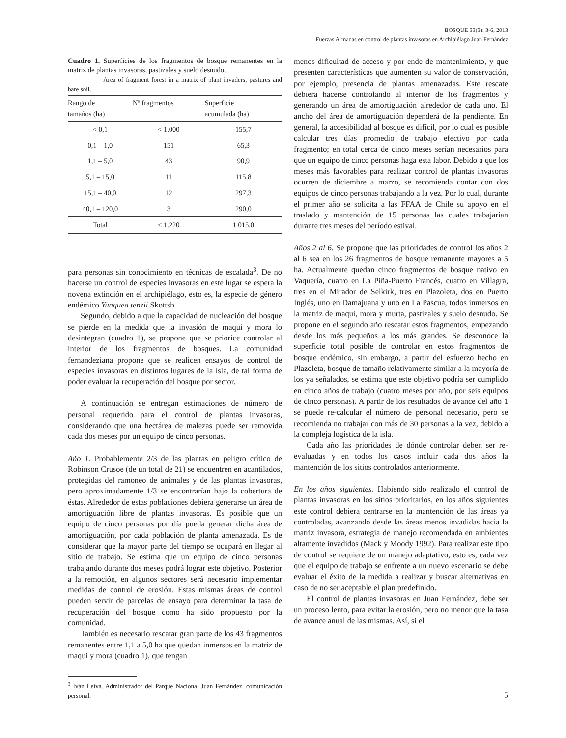BOSQUE 33(3): 3-6, 2013
Fuerzas Armadas en control de plantas invasoras en Archipiélago Juan Fernández
Cuadro 1. Superficies de los fragmentos de bosque remanentes en la matriz de plantas invasoras, pastizales y suelo desnudo.
Area of fragment forest in a matrix of plant invaders, pastures and bare soil.
| Rango de tamaños (ha) | Nº fragmentos | Superficie acumulada (ha) |
| --- | --- | --- |
| < 0,1 | < 1.000 | 155,7 |
| 0,1 – 1,0 | 151 | 65,3 |
| 1,1 – 5,0 | 43 | 90,9 |
| 5,1 – 15,0 | 11 | 115,8 |
| 15,1 – 40,0 | 12 | 297,3 |
| 40,1 – 120,0 | 3 | 290,0 |
| Total | < 1.220 | 1.015,0 |
para personas sin conocimiento en técnicas de escalada<sup>3</sup>. De no hacerse un control de especies invasoras en este lugar se espera la novena extinción en el archipiélago, esto es, la especie de género endémico Yunquea tenzii Skottsb.
Segundo, debido a que la capacidad de nucleación del bosque se pierde en la medida que la invasión de maqui y mora lo desintegran (cuadro 1), se propone que se priorice controlar al interior de los fragmentos de bosques. La comunidad fernandeziana propone que se realicen ensayos de control de especies invasoras en distintos lugares de la isla, de tal forma de poder evaluar la recuperación del bosque por sector.
A continuación se entregan estimaciones de número de personal requerido para el control de plantas invasoras, considerando que una hectárea de malezas puede ser removida cada dos meses por un equipo de cinco personas.
Año 1. Probablemente 2/3 de las plantas en peligro crítico de Robinson Crusoe (de un total de 21) se encuentren en acantilados, protegidas del ramoneo de animales y de las plantas invasoras, pero aproximadamente 1/3 se encontrarían bajo la cobertura de éstas. Alrededor de estas poblaciones debiera generarse un área de amortiguación libre de plantas invasoras. Es posible que un equipo de cinco personas por día pueda generar dicha área de amortiguación, por cada población de planta amenazada. Es de considerar que la mayor parte del tiempo se ocupará en llegar al sitio de trabajo. Se estima que un equipo de cinco personas trabajando durante dos meses podrá lograr este objetivo. Posterior a la remoción, en algunos sectores será necesario implementar medidas de control de erosión. Estas mismas áreas de control pueden servir de parcelas de ensayo para determinar la tasa de recuperación del bosque como ha sido propuesto por la comunidad.
También es necesario rescatar gran parte de los 43 fragmentos remanentes entre 1,1 a 5,0 ha que quedan inmersos en la matriz de maqui y mora (cuadro 1), que tengan
<sup>3</sup> Iván Leiva. Administrador del Parque Nacional Juan Fernández, comunicación personal.
menos dificultad de acceso y por ende de mantenimiento, y que presenten características que aumenten su valor de conservación, por ejemplo, presencia de plantas amenazadas. Este rescate debiera hacerse controlando al interior de los fragmentos y generando un área de amortiguación alrededor de cada uno. El ancho del área de amortiguación dependerá de la pendiente. En general, la accesibilidad al bosque es difícil, por lo cual es posible calcular tres días promedio de trabajo efectivo por cada fragmento; en total cerca de cinco meses serían necesarios para que un equipo de cinco personas haga esta labor. Debido a que los meses más favorables para realizar control de plantas invasoras ocurren de diciembre a marzo, se recomienda contar con dos equipos de cinco personas trabajando a la vez. Por lo cual, durante el primer año se solicita a las FFAA de Chile su apoyo en el traslado y mantención de 15 personas las cuales trabajarían durante tres meses del período estival.
Años 2 al 6. Se propone que las prioridades de control los años 2 al 6 sea en los 26 fragmentos de bosque remanente mayores a 5 ha. Actualmente quedan cinco fragmentos de bosque nativo en Vaquería, cuatro en La Piña-Puerto Francés, cuatro en Villagra, tres en el Mirador de Selkirk, tres en Plazoleta, dos en Puerto Inglés, uno en Damajuana y uno en La Pascua, todos inmersos en la matriz de maqui, mora y murta, pastizales y suelo desnudo. Se propone en el segundo año rescatar estos fragmentos, empezando desde los más pequeños a los más grandes. Se desconoce la superficie total posible de controlar en estos fragmentos de bosque endémico, sin embargo, a partir del esfuerzo hecho en Plazoleta, bosque de tamaño relativamente similar a la mayoría de los ya señalados, se estima que este objetivo podría ser cumplido en cinco años de trabajo (cuatro meses por año, por seis equipos de cinco personas). A partir de los resultados de avance del año 1 se puede re-calcular el número de personal necesario, pero se recomienda no trabajar con más de 30 personas a la vez, debido a la compleja logística de la isla.
Cada año las prioridades de dónde controlar deben ser re-evaluadas y en todos los casos incluir cada dos años la mantención de los sitios controlados anteriormente.
En los años siguientes. Habiendo sido realizado el control de plantas invasoras en los sitios prioritarios, en los años siguientes este control debiera centrarse en la mantención de las áreas ya controladas, avanzando desde las áreas menos invadidas hacia la matriz invasora, estrategia de manejo recomendada en ambientes altamente invadidos (Mack y Moody 1992). Para realizar este tipo de control se requiere de un manejo adaptativo, esto es, cada vez que el equipo de trabajo se enfrente a un nuevo escenario se debe evaluar el éxito de la medida a realizar y buscar alternativas en caso de no ser aceptable el plan predefinido.
El control de plantas invasoras en Juan Fernández, debe ser un proceso lento, para evitar la erosión, pero no menor que la tasa de avance anual de las mismas. Así, si el
5